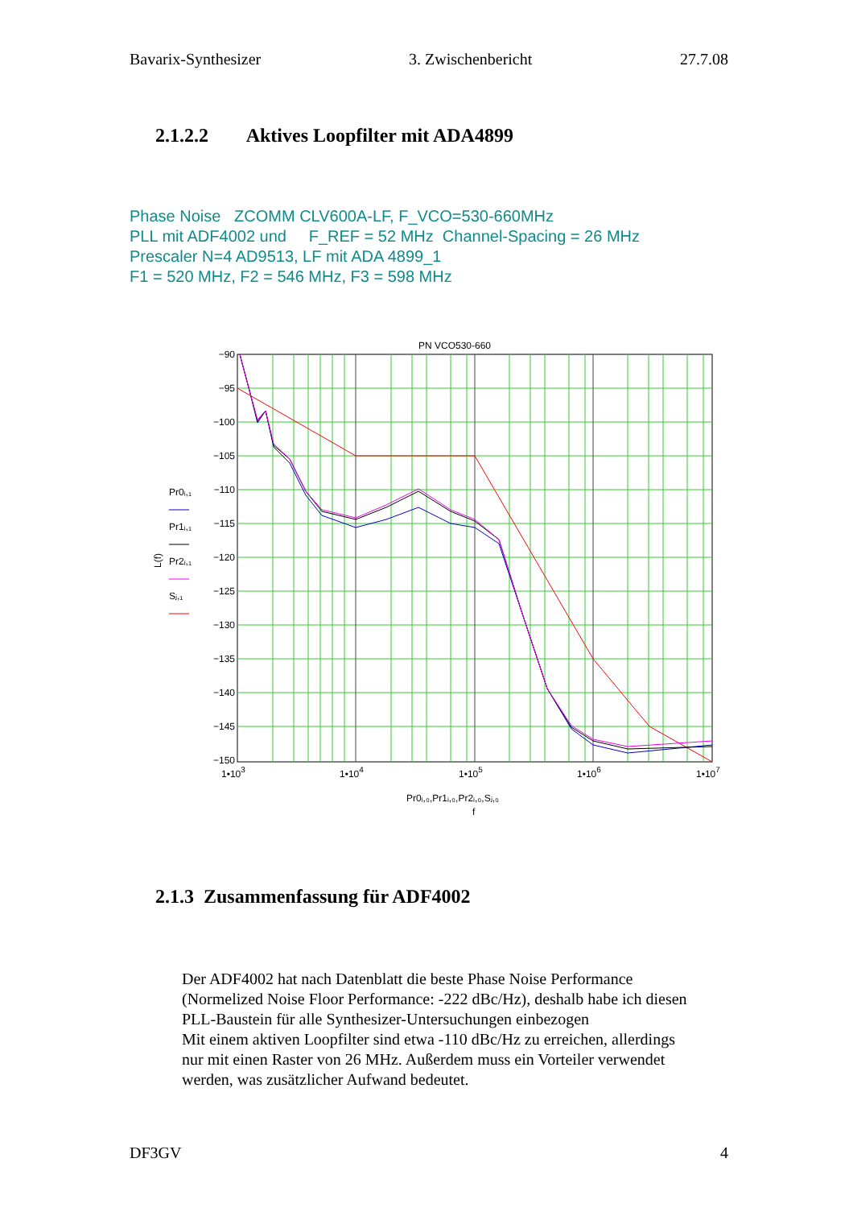Bavarix-Synthesizer 3. Zwischenbericht 27.7.08
2.1.2.2 Aktives Loopfilter mit ADA4899
Phase Noise ZCOMM CLV600A-LF, F_VCO=530-660MHz
PLL mit ADF4002 und F_REF = 52 MHz Channel-Spacing = 26 MHz
Prescaler N=4 AD9513, LF mit ADA 4899_1
F1 = 520 MHz, F2 = 546 MHz, F3 = 598 MHz
PN VCO530-660
−90
−95
−100
−105
−110
−115
−120
−125
−130
−135
−140
−145
−150
1•103
1•104
1•105
1•106
1•107
Pr0ᵢ,₀,Pr1ᵢ,₀,Pr2ᵢ,₀,Sⱼ,₀
f
L(f)
Pr0ᵢ,₁
Pr1ᵢ,₁
Pr2ᵢ,₁
Sⱼ,₁
2.1.3 Zusammenfassung für ADF4002
Der ADF4002 hat nach Datenblatt die beste Phase Noise Performance
(Normelized Noise Floor Performance: -222 dBc/Hz), deshalb habe ich diesen
PLL-Baustein für alle Synthesizer-Untersuchungen einbezogen
Mit einem aktiven Loopfilter sind etwa -110 dBc/Hz zu erreichen, allerdings
nur mit einen Raster von 26 MHz. Außerdem muss ein Vorteiler verwendet
werden, was zusätzlicher Aufwand bedeutet.
DF3GV 4